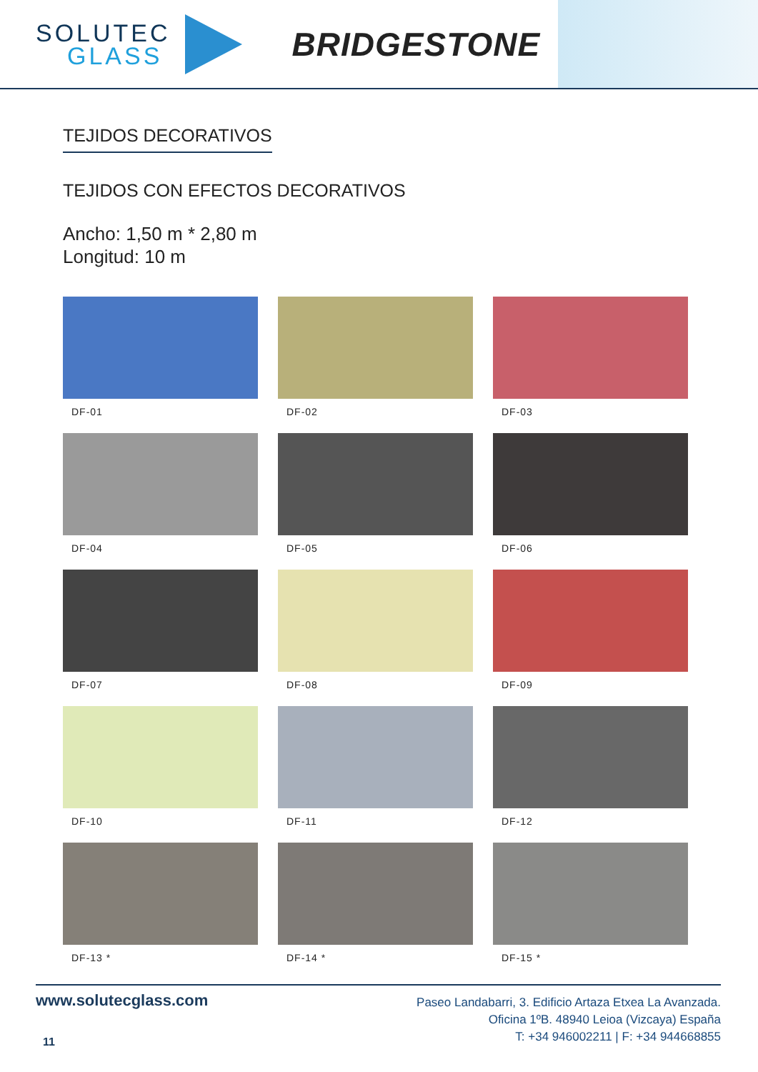SOLUTEC
GLASS
BRIDGESTONE
TEJIDOS DECORATIVOS
TEJIDOS CON EFECTOS DECORATIVOS
Ancho: 1,50 m * 2,80 m
Longitud: 10 m
DF-01
DF-02
DF-03
DF-04
DF-05
DF-06
DF-07
DF-08
DF-09
DF-10
DF-11
DF-12
DF-13 *
DF-14 *
DF-15 *
www.solutecglass.com
11
Paseo Landabarri, 3. Edificio Artaza Etxea La Avanzada.
Oficina 1ºB. 48940 Leioa (Vizcaya) España
T: +34 946002211 | F: +34 944668855